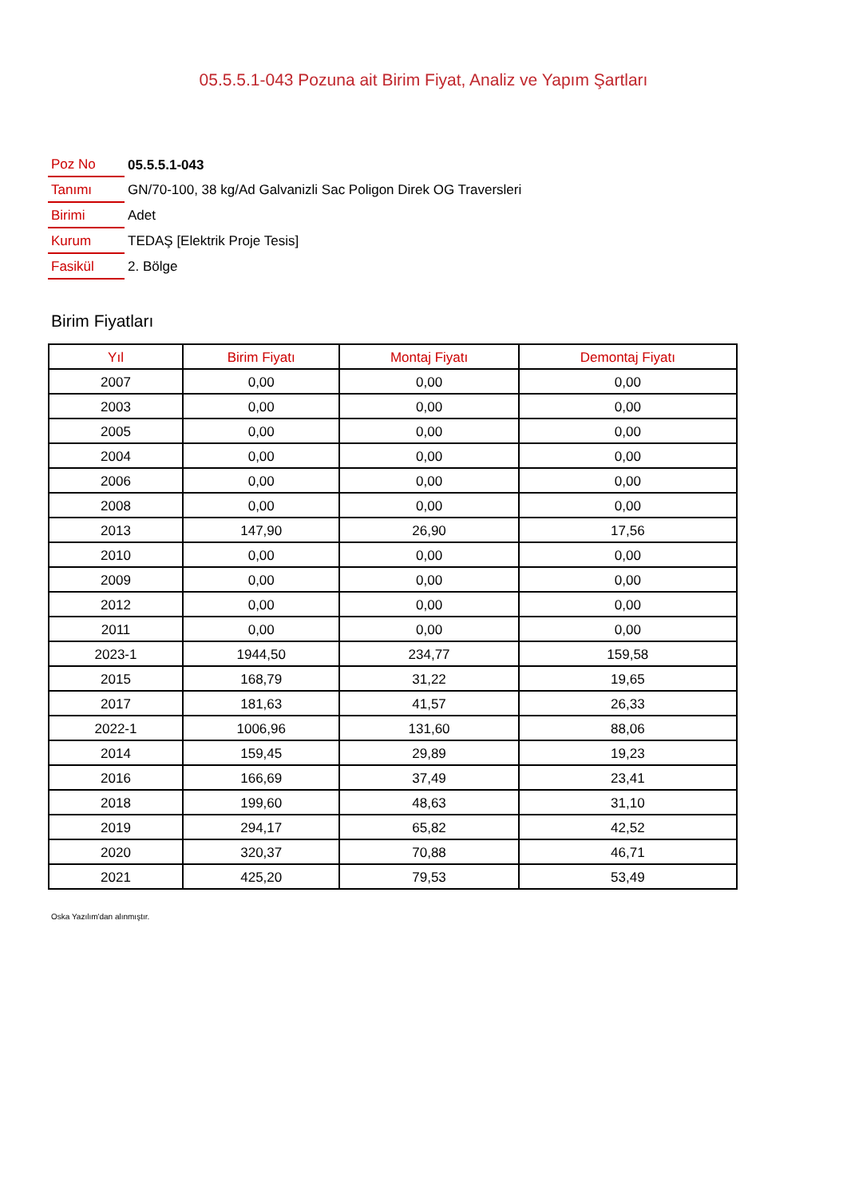05.5.5.1-043 Pozuna ait Birim Fiyat, Analiz ve Yapım Şartları
| Poz No | 05.5.5.1-043 |
| Tanımı | GN/70-100, 38 kg/Ad Galvanizli Sac Poligon Direk OG Traversleri |
| Birimi | Adet |
| Kurum | TEDAŞ [Elektrik Proje Tesis] |
| Fasikül | 2. Bölge |
Birim Fiyatları
| Yıl | Birim Fiyatı | Montaj Fiyatı | Demontaj Fiyatı |
| --- | --- | --- | --- |
| 2007 | 0,00 | 0,00 | 0,00 |
| 2003 | 0,00 | 0,00 | 0,00 |
| 2005 | 0,00 | 0,00 | 0,00 |
| 2004 | 0,00 | 0,00 | 0,00 |
| 2006 | 0,00 | 0,00 | 0,00 |
| 2008 | 0,00 | 0,00 | 0,00 |
| 2013 | 147,90 | 26,90 | 17,56 |
| 2010 | 0,00 | 0,00 | 0,00 |
| 2009 | 0,00 | 0,00 | 0,00 |
| 2012 | 0,00 | 0,00 | 0,00 |
| 2011 | 0,00 | 0,00 | 0,00 |
| 2023-1 | 1944,50 | 234,77 | 159,58 |
| 2015 | 168,79 | 31,22 | 19,65 |
| 2017 | 181,63 | 41,57 | 26,33 |
| 2022-1 | 1006,96 | 131,60 | 88,06 |
| 2014 | 159,45 | 29,89 | 19,23 |
| 2016 | 166,69 | 37,49 | 23,41 |
| 2018 | 199,60 | 48,63 | 31,10 |
| 2019 | 294,17 | 65,82 | 42,52 |
| 2020 | 320,37 | 70,88 | 46,71 |
| 2021 | 425,20 | 79,53 | 53,49 |
Oska Yazılım'dan alınmıştır.